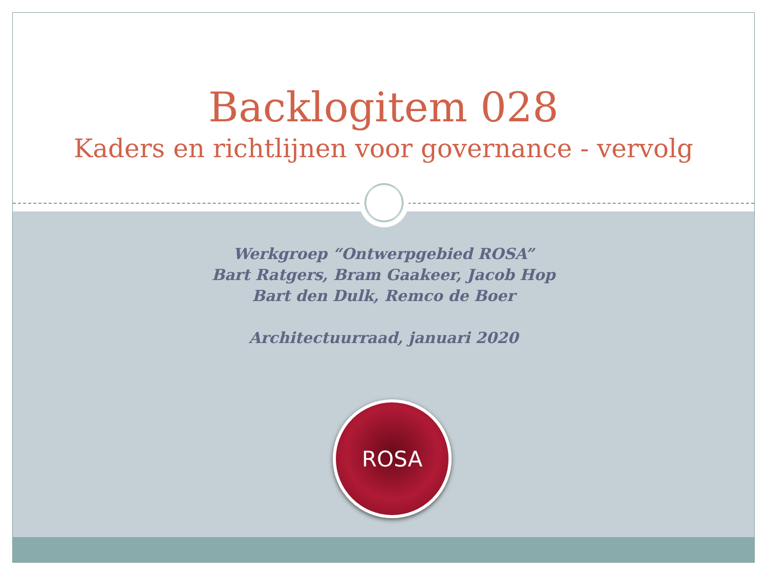Backlogitem 028
Kaders en richtlijnen voor governance - vervolg
Werkgroep “Ontwerpgebied ROSA”
Bart Ratgers, Bram Gaakeer, Jacob Hop
Bart den Dulk, Remco de Boer
Architectuurraad, januari 2020
ROSA